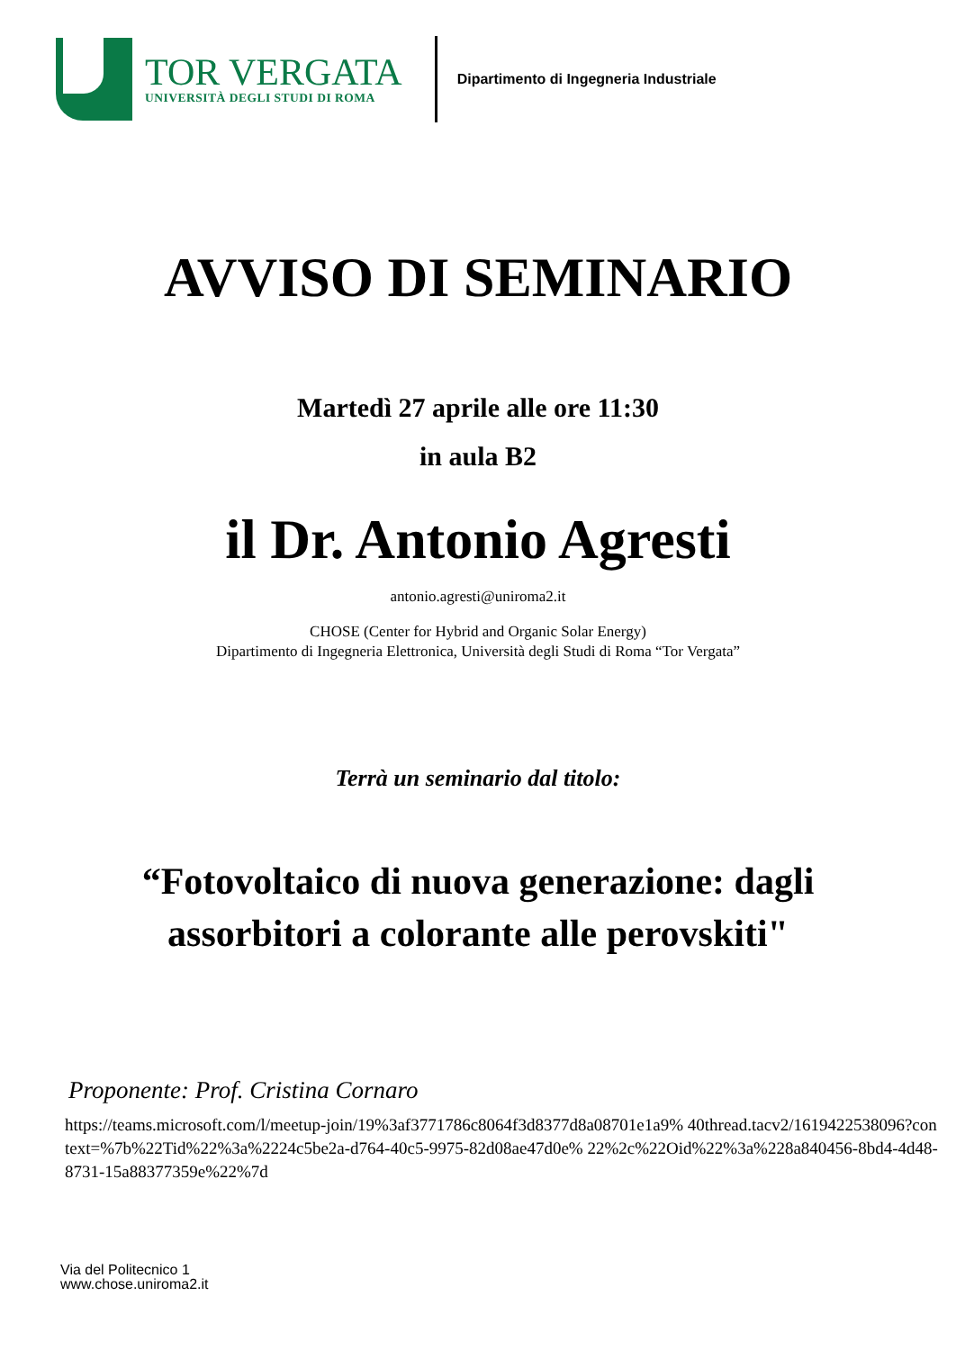TOR VERGATA
UNIVERSITÀ DEGLI STUDI DI ROMA
Dipartimento di Ingegneria Industriale
AVVISO DI SEMINARIO
Martedì 27 aprile alle ore 11:30
in aula B2
il Dr. Antonio Agresti
antonio.agresti@uniroma2.it
CHOSE (Center for Hybrid and Organic Solar Energy)
Dipartimento di Ingegneria Elettronica, Università degli Studi di Roma “Tor Vergata”
Terrà un seminario dal titolo:
“Fotovoltaico di nuova generazione: dagli
assorbitori a colorante alle perovskiti"
Proponente: Prof. Cristina Cornaro
https://teams.microsoft.com/l/meetup-join/19%3af3771786c8064f3d8377d8a08701e1a9% 40thread.tacv2/1619422538096?context=%7b%22Tid%22%3a%2224c5be2a-d764-40c5-9975-82d08ae47d0e% 22%2c%22Oid%22%3a%228a840456-8bd4-4d48-8731-15a88377359e%22%7d
Via del Politecnico 1
www.chose.uniroma2.it